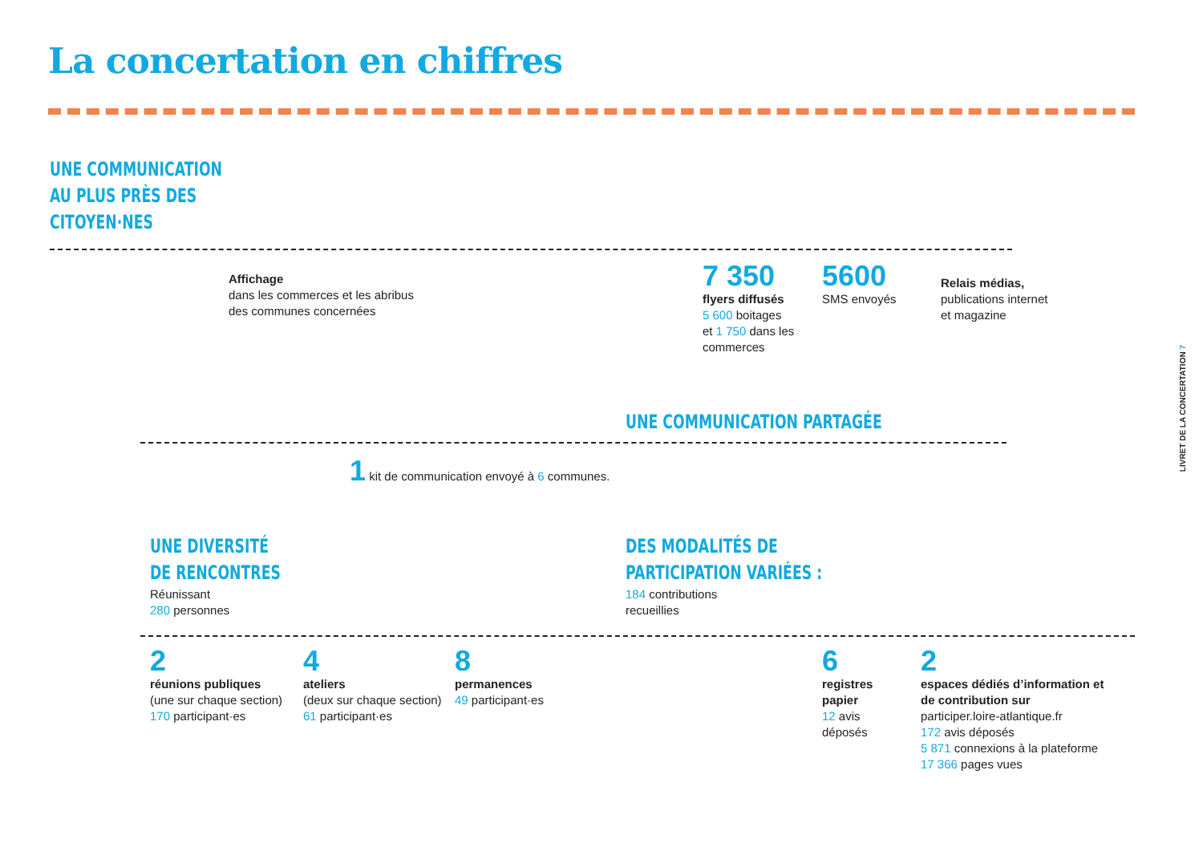La concertation en chiffres
UNE COMMUNICATION
AU PLUS PRÈS DES
CITOYEN·NES
Affichage
dans les commerces et les abribus
des communes concernées
7 350
flyers diffusés
5 600 boitages
et 1 750 dans les
commerces
5600
SMS envoyés
Relais médias,
publications internet
et magazine
UNE COMMUNICATION PARTAGÉE
1 kit de communication envoyé à 6 communes.
UNE DIVERSITÉ
DE RENCONTRES
Réunissant
280 personnes
DES MODALITÉS DE
PARTICIPATION VARIÉES :
184 contributions
recueillies
2
réunions publiques
(une sur chaque section)
170 participant·es
4
ateliers
(deux sur chaque section)
61 participant·es
8
permanences
49 participant·es
6
registres
papier
12 avis
déposés
2
espaces dédiés d’information et
de contribution sur
participer.loire-atlantique.fr
172 avis déposés
5 871 connexions à la plateforme
17 366 pages vues
LIVRET DE LA CONCERTATION 7